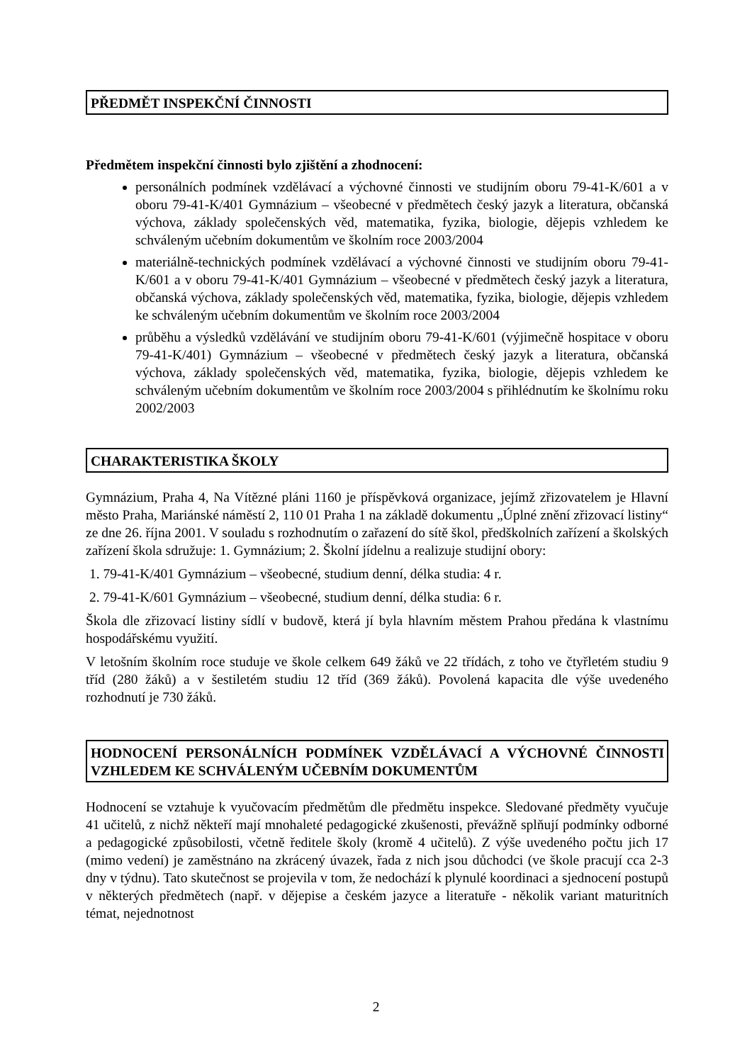PŘEDMĚT INSPEKČNÍ ČINNOSTI
Předmětem inspekční činnosti bylo zjištění a zhodnocení:
personálních podmínek vzdělávací a výchovné činnosti ve studijním oboru 79-41-K/601 a v oboru 79-41-K/401 Gymnázium – všeobecné v předmětech český jazyk a literatura, občanská výchova, základy společenských věd, matematika, fyzika, biologie, dějepis vzhledem ke schváleným učebním dokumentům ve školním roce 2003/2004
materiálně-technických podmínek vzdělávací a výchovné činnosti ve studijním oboru 79-41-K/601 a v oboru 79-41-K/401 Gymnázium – všeobecné v předmětech český jazyk a literatura, občanská výchova, základy společenských věd, matematika, fyzika, biologie, dějepis vzhledem ke schváleným učebním dokumentům ve školním roce 2003/2004
průběhu a výsledků vzdělávání ve studijním oboru 79-41-K/601 (výjimečně hospitace v oboru 79-41-K/401) Gymnázium – všeobecné v předmětech český jazyk a literatura, občanská výchova, základy společenských věd, matematika, fyzika, biologie, dějepis vzhledem ke schváleným učebním dokumentům ve školním roce 2003/2004 s přihlédnutím ke školnímu roku 2002/2003
CHARAKTERISTIKA ŠKOLY
Gymnázium, Praha 4, Na Vítězné pláni 1160 je příspěvková organizace, jejímž zřizovatelem je Hlavní město Praha, Mariánské náměstí 2, 110 01 Praha 1 na základě dokumentu „Úplné znění zřizovací listiny“ ze dne 26. října 2001. V souladu s rozhodnutím o zařazení do sítě škol, předškolních zařízení a školských zařízení škola sdružuje: 1. Gymnázium; 2. Školní jídelnu a realizuje studijní obory:
1. 79-41-K/401 Gymnázium – všeobecné, studium denní, délka studia: 4 r.
2. 79-41-K/601 Gymnázium – všeobecné, studium denní, délka studia: 6 r.
Škola dle zřizovací listiny sídlí v budově, která jí byla hlavním městem Prahou předána k vlastnímu hospodářskému využití.
V letošním školním roce studuje ve škole celkem 649 žáků ve 22 třídách, z toho ve čtyřletém studiu 9 tříd (280 žáků) a v šestiletém studiu 12 tříd (369 žáků). Povolená kapacita dle výše uvedeného rozhodnutí je 730 žáků.
HODNOCENÍ PERSONÁLNÍCH PODMÍNEK VZDĚLÁVACÍ A VÝCHOVNÉ ČINNOSTI VZHLEDEM KE SCHVÁLENÝM UČEBNÍM DOKUMENTŮM
Hodnocení se vztahuje k vyučovacím předmětům dle předmětu inspekce. Sledované předměty vyučuje 41 učitelů, z nichž někteří mají mnohaleté pedagogické zkušenosti, převážně splňují podmínky odborné a pedagogické způsobilosti, včetně ředitele školy (kromě 4 učitelů). Z výše uvedeného počtu jich 17 (mimo vedení) je zaměstnáno na zkrácený úvazek, řada z nich jsou důchodci (ve škole pracují cca 2-3 dny v týdnu). Tato skutečnost se projevila v tom, že nedochází k plynulé koordinaci a sjednocení postupů v některých předmětech (např. v dějepise a českém jazyce a literatuře - několik variant maturitních témat, nejednotnost
2